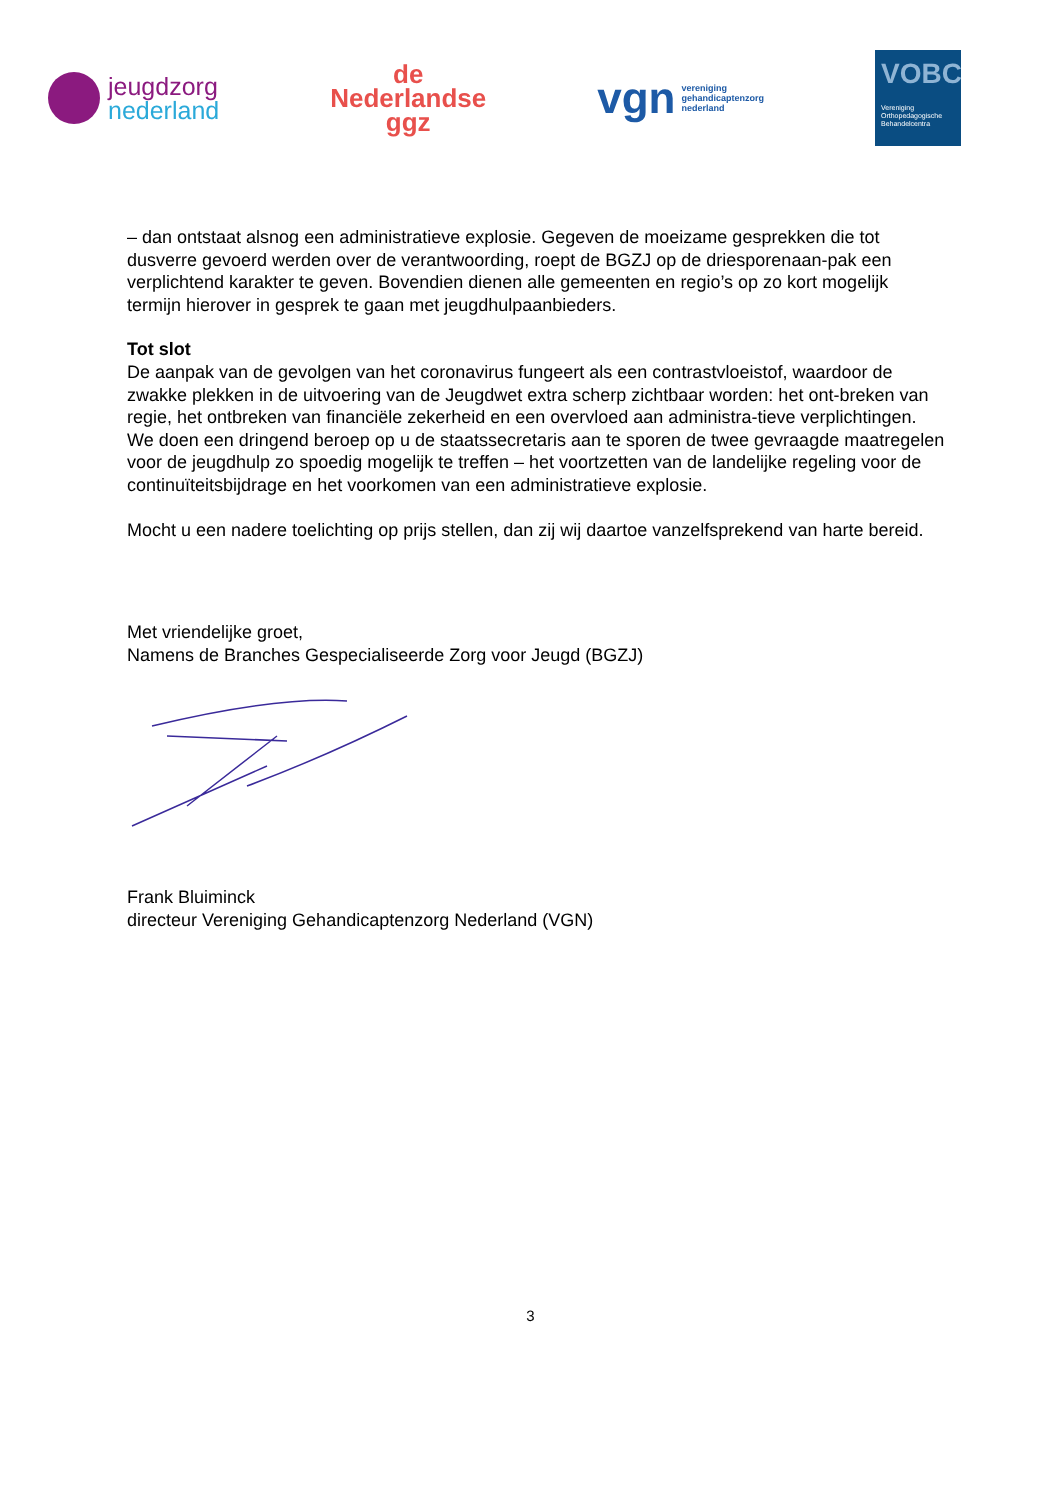jeugdzorg
nederland
de
Nederlandse
ggz
vgn vereniging
gehandicaptenzorg
nederland
VOBC
Vereniging
Orthopedagogische
Behandelcentra
– dan ontstaat alsnog een administratieve explosie. Gegeven de moeizame gesprekken die tot dusverre gevoerd werden over de verantwoording, roept de BGZJ op de driesporenaan-pak een verplichtend karakter te geven. Bovendien dienen alle gemeenten en regio’s op zo kort mogelijk termijn hierover in gesprek te gaan met jeugdhulpaanbieders.
Tot slot
De aanpak van de gevolgen van het coronavirus fungeert als een contrastvloeistof, waardoor de zwakke plekken in de uitvoering van de Jeugdwet extra scherp zichtbaar worden: het ont-breken van regie, het ontbreken van financiële zekerheid en een overvloed aan administra-tieve verplichtingen. We doen een dringend beroep op u de staatssecretaris aan te sporen de twee gevraagde maatregelen voor de jeugdhulp zo spoedig mogelijk te treffen – het voortzetten van de landelijke regeling voor de continuïteitsbijdrage en het voorkomen van een administratieve explosie.
Mocht u een nadere toelichting op prijs stellen, dan zij wij daartoe vanzelfsprekend van harte bereid.
Met vriendelijke groet,
Namens de Branches Gespecialiseerde Zorg voor Jeugd (BGZJ)
Frank Bluiminck
directeur Vereniging Gehandicaptenzorg Nederland (VGN)
3